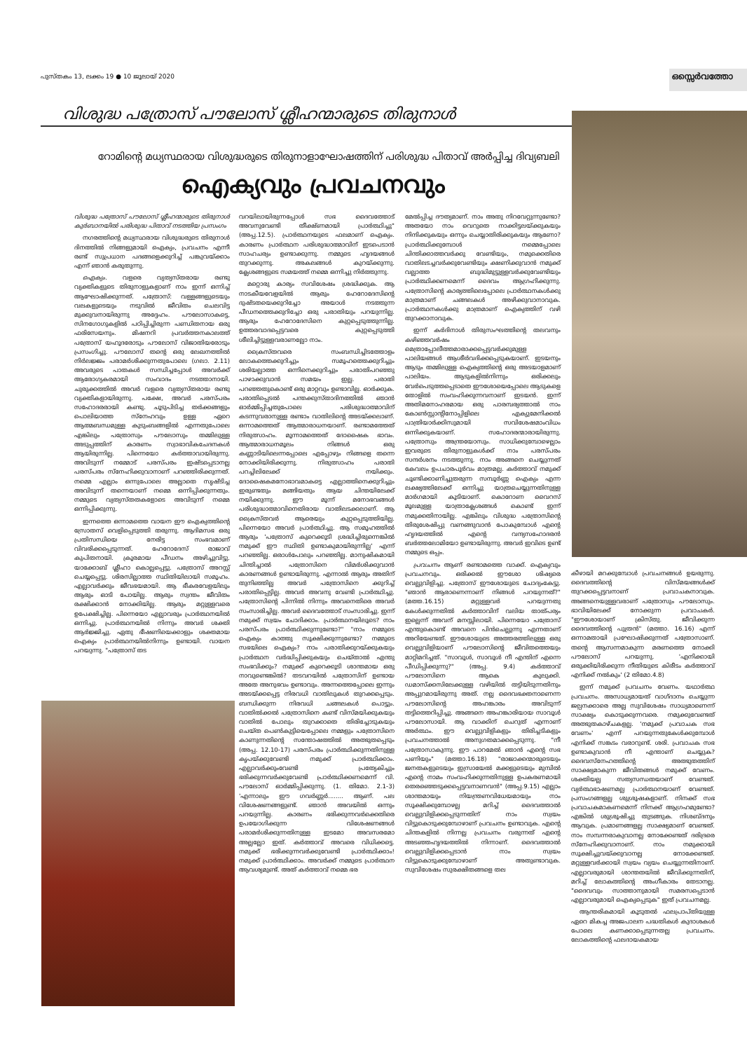പുസ്തകം 13, ലക്കം 19 ● 10 ജൂലായ് 2020
ഒസ്സെർവത്തോ
വിശുദ്ധ പത്രോസ് പൗലോസ് ശ്ലീഹന്മാരുടെ തിരുനാൾ
റോമിന്റെ മധ്യസ്ഥരായ വിശുദ്ധരുടെ തിരുനാളാഘോഷത്തിന് പരിശുദ്ധ പിതാവ് അർപ്പിച്ച ദിവ്യബലി
ഐക്യവും പ്രവചനവും
വിശുദ്ധ പത്രോസ് പൗലോസ് ശ്ലീഹന്മാരുടെ തിരുനാൾ കുർബാനയിൽ പരിശുദ്ധ പിതാവ് നടത്തിയ പ്രസംഗം
നഗരത്തിന്റെ മധ്യസ്ഥരായ വിശുദ്ധരുടെ തിരുനാൾ ദിനത്തിൽ നിങ്ങളുമായി ഐക്യം, പ്രവചനം എന്നീ രണ്ട് സുപ്രധാന പദങ്ങളെക്കുറിച്ച് പങ്കുവയ്ക്കാം എന്ന് ഞാൻ കരുതുന്നു.
ഐക്യം. വളരെ വ്യത്യസ്തരായ രണ്ടു വ്യക്തികളുടെ തിരുനാളുകളാണ് നാം ഇന്ന് ഒന്നിച്ച് ആഘോഷിക്കുന്നത്. പത്രോസ്: വള്ളങ്ങളുടെയും വലകളുടെയും നടുവിൽ ജീവിതം ചെലവിട്ട മുക്കുവനായിരുന്നു അദ്ദേഹം. പൗലോസാകട്ടെ, സിനഗോഗുകളിൽ പഠിപ്പിച്ചിരുന്ന പണ്ഡിതനായ ഒരു ഫരിസേയനും. മിഷനറി പ്രവർത്തനകാലത്ത് പത്രോസ് യഹൂദരോടും പൗലോസ് വിജാതിയരോടും പ്രസംഗിച്ചു. പൗലോസ് തന്റെ ഒരു ലേഖനത്തിൽ നിർലജ്ജം പരാമർശിക്കുന്നതുപോലെ (ഗലാ. 2.11) അവരുടെ പാതകൾ സന്ധിച്ചപ്പോൾ അവർക്ക് ആരോഗ്യകരമായി സംവാദം നടത്താനായി. ചുരുക്കത്തിൽ അവർ വളരെ വ്യത്യസ്തരായ രണ്ടു വ്യക്തികളായിരുന്നു. പക്ഷേ, അവർ പരസ്പരം സഹോദരരായി കണ്ടു. ചൂടുപിടിച്ച തർക്കങ്ങളും പൊലിയാത്ത സ്നേഹവും ഉള്ള ഏറെ ആത്മബന്ധമുള്ള കുടുംബങ്ങളിൽ എന്നതുപോലെ എങ്കിലും പത്രോസും പൗലോസും തമ്മിലുള്ള അടുപ്പത്തിന് കാരണം സ്വാഭാവികചേദനകൾ ആയിരുന്നില്ല. പിന്നെയോ കർത്താവായിരുന്നു. അവിടുന്ന് നമ്മോട് പരസ്പരം ഇഷ്ടപ്പെടാനല്ല പരസ്പരം സ്നേഹിക്കുവാനാണ് പറഞ്ഞിരിക്കുന്നത്. നമ്മെ എല്ലാം ഒന്നുപോലെ അല്ലാതെ സൃഷ്ടിച്ച അവിടുന്ന് തന്നെയാണ് നമ്മെ ഒന്നിപ്പിക്കുന്നതും. നമ്മുടെ വ്യത്യസ്തതകളോടെ അവിടുന്ന് നമ്മെ ഒന്നിപ്പിക്കുന്നു.
ഇന്നത്തെ ഒന്നാമത്തെ വായന ഈ ഐക്യത്തിന്റെ സ്രോതസ് വെളിപ്പെടുത്തി തരുന്നു. ആദിമസഭ ഒരു പ്രതിസന്ധിയെ നേരിട്ട സംഭവമാണ് വിവരിക്കപ്പെടുന്നത്. ഹേറോദേസ് രാജാവ് കുപിതനായി. ക്രൂരമായ പീഡനം അഴിച്ചുവിട്ടു. യാക്കോബ് ശ്ലീഹാ കൊല്ലപ്പെട്ടു. പത്രോസ് അറസ്റ്റ് ചെയ്യപ്പെട്ടു. ശിരസില്ലാത്ത സ്ഥിതിയിലായി സമൂഹം. എല്ലാവർക്കും ജീവഭയമായി. ആ ഭീകരവേളയിലും ആരും ഓടി പോയില്ല. ആരും സ്വന്തം ജീവിതം രക്ഷിക്കാൻ നോക്കിയില്ല. ആരും മറ്റുള്ളവരെ ഉപേക്ഷിച്ചില്ല. പിന്നെയോ എല്ലാവരും പ്രാർത്ഥനയിൽ ഒന്നിച്ചു. പ്രാർത്ഥനയിൽ നിന്നും അവർ ശക്തി ആർജ്ജിച്ചു. ഏതു ഭീഷണിയെക്കാളും ശക്തമായ ഐക്യം പ്രാർത്ഥനയിൽനിന്നും ഉണ്ടായി. വായന പറയുന്നു. "പത്രോസ് തട
വറയിലായിരുന്നപ്പോൾ സഭ ദൈവത്തോട് അവനുവേണ്ടി തീക്ഷ്ണമായി പ്രാർത്ഥിച്ചു" (അപ്പ.12.5). പ്രാർത്ഥനയുടെ ഫലമാണ് ഐക്യം. കാരണം പ്രാർത്ഥന പരിശുദ്ധാത്മാവിന് ഇടപെടാൻ സാഹചര്യം ഉണ്ടാക്കുന്നു. നമ്മുടെ ഹൃദയങ്ങൾ തുറക്കുന്നു. അകലങ്ങൾ കുറയ്ക്കുന്നു. ക്ലേശങ്ങളുടെ സമയത്ത് നമ്മെ ഒന്നിച്ചു നിർത്തുന്നു.
മറ്റൊരു കാര്യം സവിശേഷം ശ്രദ്ധിക്കുക. ആ നാടകീയവേളയിൽ ആരും ഹേറോദേസിന്റെ ദുഷ്ടതയെക്കുറിച്ചോ അയാൾ നടത്തുന്ന പീഡനത്തെക്കുറിച്ചോ ഒരു പരാതിയും പറയുന്നില്ല. ആരും ഹേറോദേസിനെ കുറ്റപ്പെടുത്തുന്നില്ല. ഉത്തരവാദപ്പെട്ടവരെ കുറ്റപ്പെടുത്തി ശീലിച്ചിട്ടുള്ളവരാണല്ലോ നാം.
ക്രൈസ്തവരെ സംബന്ധിച്ചിടത്തോളം ലോകത്തെക്കുറിച്ചും സമൂഹത്തെക്കുറിച്ചും ശരിയല്ലാത്ത ഒന്നിനെക്കുറിച്ചും പരാതിപറഞ്ഞു പാഴാക്കുവാൻ സമയം ഇല്ല. പരാതി പറഞ്ഞതുകൊണ്ട് ഒരു മാറ്റവും ഉണ്ടാവില്ല. ഓർക്കുക. പരാതിപ്പെടൽ പന്തക്കുസ്താദിനത്തിൽ ഞാൻ ഓർമ്മിപ്പിച്ചതുപോലെ പരിശുദ്ധാത്മാവിന് കടന്നുവരാനുള്ള രണ്ടാം വാതിലിന്റെ അടയ്ക്കലാണ്. ഒന്നാമത്തെത് ആത്മാരാധനയാണ്. രണ്ടാമത്തേത് നിരുത്സാഹം. മൂന്നാമത്തെത് ദോഷൈക ഭാവം. ആത്മാരാധനമൂലം നിങ്ങൾ ഒരു കണ്ണാടിയിലെന്നപ്പോലെ എപ്പോഴും നിങ്ങളെ തന്നെ നോക്കിയിരിക്കുന്നു. നിരുത്സാഹം പരാതി പറച്ചിലിലേക്ക് നയിക്കും. ദോഷൈകമനോഭാവമാകട്ടെ എല്ലാത്തിനെക്കുറിച്ചും ഇരുണ്ടതും മങ്ങിയതും ആയ ചിന്തയിലേക്ക് നയിക്കുന്നു. ഈ മൂന്ന് മനോഭവങ്ങൾ പരിശുദ്ധാത്മാവിനെതിരായ വാതിലടക്കലാണ്. ആ ക്രൈസ്തവർ ആരെയും കുറ്റപ്പെടുത്തിയില്ല. പിന്നെയോ അവർ പ്രാർത്ഥിച്ചു. ആ സമൂഹത്തിൽ ആരും 'പത്രോസ് കുറെക്കൂടി ശ്രദ്ധിച്ചിരുന്നെങ്കിൽ നമുക്ക് ഈ സ്ഥിതി ഉണ്ടാകുമായിരുന്നില്ല' എന്ന് പറഞ്ഞില്ല. ഒരാൾപോലും പറഞ്ഞില്ല. മാനുഷികമായി ചിന്തിച്ചാൽ പത്രോസിനെ വിമർശിക്കുവാൻ കാരണങ്ങൾ ഉണ്ടായിരുന്നു. എന്നാൽ ആരും അതിന് തുനിഞ്ഞില്ല അവർ പത്രോസിനെ ക്കുറിച്ച് പരാതിപ്പെട്ടില്ല. അവർ അവനു വേണ്ടി പ്രാർത്ഥിച്ചു. പത്രോസിന്റെ പിന്നിൽ നിന്നും അവനെതിരെ അവർ സംസാരിച്ചില്ല. അവർ ദൈവത്തോട് സംസാരിച്ചു. ഇന്ന് നമുക്ക് സ്വയം ചോദിക്കാം. പ്രാർത്ഥനയിലൂടെ? നാം പരസ്പരം പ്രാർത്ഥിക്കുന്നുണ്ടോ?" "നാം നമ്മുടെ ഐക്യം കാത്തു സൂക്ഷിക്കുന്നുണ്ടോ? നമ്മുടെ സഭയിലെ ഐക്യം? നാം പരാതിക്കുറയ്ക്കുകയും പ്രാർത്ഥന വർദ്ധിപ്പിക്കുകയും ചെയ്താൽ എന്തു സംഭവിക്കും? നമുക്ക് കുറെക്കൂടി ശാന്തമായ ഒരു നാവുണ്ടെങ്കിൽ? തടവറയിൽ പത്രോസിന് ഉണ്ടായ അതേ അനുഭവം ഉണ്ടാവും. അന്നത്തെപ്പോലെ ഇന്നും അടയ്ക്കപ്പെട്ട നിരവധി വാതിലുകൾ തുറക്കപ്പെടും. ബന്ധിക്കുന്ന നിരവധി ചങ്ങലകൾ പൊട്ടും. വാതിൽക്കൽ പത്രോസിനെ കണ്ട് വിസ്മയിക്കുകയും വാതിൽ പോലും തുറക്കാതെ തിരിച്ചോടുകയും ചെയ്ത പെൺകുട്ടിയെപ്പോലെ നമ്മളും പത്രോസിനെ കാണുന്നതിന്റെ സന്തോഷത്തിൽ അത്ഭുതപ്പെടും (അപ്പ. 12.10-17) പരസ്പരം പ്രാർത്ഥിക്കുന്നതിനുള്ള കൃപയ്ക്കുവേണ്ടി നമുക്ക് പ്രാർത്ഥിക്കാം. എല്ലാവർക്കുംവേണ്ടി പ്രത്യേകിച്ചും ഭരിക്കുന്നവർക്കുവേണ്ടി പ്രാർത്ഥിക്കണമെന്ന് വി. പൗലോസ് ഓർമ്മിപ്പിക്കുന്നു. (1. തിമോ. 2.1-3) 'എന്നാലും ഈ ഗവർണ്ണർ........ ആണ്. പല വിശേഷണങ്ങളുണ്ട്. ഞാൻ അവയിൽ ഒന്നും പറയുന്നില്ല. കാരണം ഭരിക്കുന്നവർക്കെതിരെ ഉപയോഗിക്കുന്ന വിശേഷണങ്ങൾ പരാമർശിക്കുന്നതിനുള്ള ഇടമോ അവസരമോ അല്ലല്ലോ ഇത്. കർത്താവ് അവരെ വിധിക്കട്ടെ. നമുക്ക് ഭരിക്കുന്നവർക്കുവേണ്ടി പ്രാർത്ഥിക്കാം! നമുക്ക് പ്രാർത്ഥിക്കാം. അവർക്ക് നമ്മുടെ പ്രാർത്ഥന ആവശ്യമുണ്ട്. അത് കർത്താവ് നമ്മെ ഭര
മേൽപ്പിച്ച ദൗത്യമാണ്. നാം അതു നിറവേറ്റുന്നുണ്ടോ? അതയോ നാം വെറുതെ നാക്കിട്ടലയ്ക്കുകയും നിന്ദിക്കുകയും ഒന്നും ചെയ്യാതിരിക്കുകയും ആണോ? പ്രാർത്ഥിക്കുമ്പോൾ നമ്മെപ്പോലെ ചിന്തിക്കാത്തവർക്കു വേണ്ടിയും, നമുക്കെതിരെ വാതിലടച്ചവർക്കുവേണ്ടിയും ക്ഷണിക്കുവാൻ നമുക്ക് വല്ലാത്ത ബുദ്ധിമുട്ടുള്ളവർക്കുവേണ്ടിയും പ്രാർത്ഥിക്കണമെന്ന് ദൈവം ആഗ്രഹിക്കുന്നു. പത്രോസിന്റെ കാര്യത്തിലെപ്പോലെ പ്രാർത്ഥനകൾക്കു മാത്രമാണ് ചങ്ങലകൾ അഴിക്കുവാനാവുക. പ്രാർത്ഥനകൾക്കു മാത്രമാണ് ഐക്യത്തിന് വഴി തുറക്കാനാവുക.
ഇന്ന് കർദിനാൾ തിരുസംഘത്തിന്റെ തലവനും കഴിഞ്ഞവർഷം മെത്രാപ്പോലീത്തമാരാക്കപ്പെട്ടവർക്കുമുള്ള പാലിയങ്ങൾ ആശീർവദിക്കപ്പെടുകയാണ്. ഇടയനും ആടും തമ്മിലുള്ള ഐക്യത്തിന്റെ ഒരു അടയാളമാണ് പാലിയം. ആടുകളിൽനിന്നും ഒരിക്കലും വേർപെടുത്തപ്പെടാതെ ഈശോയെപ്പോലെ ആടുകളെ തോളിൽ സംവഹിക്കുന്നവനാണ് ഇടയൻ. ഇന്ന് അതിമനോഹരമായ ഒരു പാരമ്പര്യത്താൽ നാം കോൺസ്റ്റാന്റിനോപ്പിളിലെ എക്യുമേനിക്കൽ പാത്രിയാർക്കിസുമായി സവിശേഷമാംവിധം ഒന്നിക്കുകയാണ്. സഹോദരന്മാരായിരുന്നു. പത്രോസും അന്ത്രയോസും. സാധിക്കുമ്പോഴെല്ലാം ഇവരുടെ തിരുനാളുകൾക്ക് നാം പരസ്പരം സന്ദർശനം നടത്തുന്നു. നാം അങ്ങനെ ചെയ്യുന്നത് കേവലം ഉപചാരപൂർവം മാത്രമല്ല. കർത്താവ് നമുക്ക് ചൂണ്ടിക്കാണിച്ചുതരുന്ന സമ്പൂർണ്ണ ഐക്യം എന്ന ലക്ഷ്യത്തിലേക്ക് ഒന്നിച്ചു യാത്രചെയ്യുന്നതിനുള്ള മാർഗമായി കൂടിയാണ്. കൊറോണ വൈറസ് മൂലമുള്ള യാത്രാക്ലേശങ്ങൾ കൊണ്ട് ഇന്ന് നമുക്കതിനായില്ല. എങ്കിലും വിശുദ്ധ പത്രോസിന്റെ തിരുശേഷിപ്പു വണങ്ങുവാൻ പോകുമ്പോൾ എന്റെ ഹൃദയത്തിൽ എന്റെ വന്ദ്യസഹോദരൻ ബർത്തലോമിയോ ഉണ്ടായിരുന്നു. അവർ ഇവിടെ ഉണ്ട് നമ്മുടെ ഒപ്പം.
പ്രവചനം ആണ് രണ്ടാമത്തെ വാക്ക്. ഐക്യവും പ്രവചനവും. ഒരിക്കൽ ഈശോ ശിഷ്യരെ വെല്ലുവിളിച്ചു. പത്രോസ് ഈശോയുടെ ചോദ്യംകേട്ടു. "ഞാൻ ആരാണെന്നാണ് നിങ്ങൾ പറയുന്നത്?" (മത്ത.16.15) മറ്റുള്ളവർ പറയുന്നതു കേൾക്കുന്നതിൽ കർത്താവിന് വലിയ താത്പര്യം ഇല്ലെന്ന് അവന് മനസ്സിലായി. പിന്നെയോ പത്രോസ് എന്തുകൊണ്ട് അവനെ പിൻചെല്ലുന്നു എന്നതാണ് അറിയേണ്ടത്. ഈശോയുടെ അത്തരത്തിലുള്ള ഒരു വെല്ലുവിളിയാണ് പൗലോസിന്റെ ജീവിതത്തെയും മാറ്റിമറിച്ചത്. "സാവൂൾ, സാവൂൾ നീ എന്തിന് എന്നെ പീഡിപ്പിക്കുന്നു?" (അപ്പ. 9.4) കർത്താവ് പൗലോസിനെ ആകെ കുലുക്കി. ഡമാസ്ക്കസിലേക്കുള്ള വഴിയിൽ തട്ടിയിടുന്നതിനും അപ്പുറമായിരുന്നു അത്. നല്ല ദൈവഭക്തനാണെന്ന പൗലോസിന്റെ അഹങ്കാരം അവിടുന്ന് തട്ടിത്തെറിപ്പിച്ചു. അങ്ങനെ അഹങ്കാരിയായ സാവൂൾ പൗലോസായി. ആ വാക്കിന് ചെറുത് എന്നാണ് അർത്ഥം. ഈ വെല്ലുവിളികളും തിരിച്ചടികളും പ്രവചനത്താൽ അനുഗതമാക്കപ്പെടുന്നു. "നീ പത്രോസാകുന്നു. ഈ പാറമേൽ ഞാൻ എന്റെ സഭ പണിയും" (മത്താ.16.18) "രാജാക്കന്മാരുടെയും ജനതകളുടെയും ഇസ്രായേൽ മക്കളുടെയും മുമ്പിൽ എന്റെ നാമം സംവഹിക്കുന്നതിനുള്ള ഉപകരണമായി തെരഞ്ഞെടുക്കപ്പെട്ടവനാണവൻ" (അപ്പ.9.15) എല്ലാം ശാന്തമായും നിയന്ത്രണവിധേയമായും നാം സൂക്ഷിക്കുമ്പോഴല്ല മറിച്ച് ദൈവത്താൽ വെല്ലുവിളിക്കപ്പെടുന്നതിന് നാം സ്വയം വിട്ടുകൊടുക്കുമ്പോഴാണ് പ്രവചനം ഉണ്ടാവുക. എന്റെ ചിന്തകളിൽ നിന്നല്ല പ്രവചനം വരുന്നത് എന്റെ അടഞ്ഞഹൃദയത്തിൽ നിന്നാണ്. ദൈവത്താൽ വെല്ലുവിളിക്കപ്പെടാൻ നാം സ്വയം വിട്ടുകൊടുക്കുമ്പോഴാണ് അതുണ്ടാവുക. സുവിശേഷം സുരക്ഷിതങ്ങളെ തല
കീഴായി മറക്കുമ്പോൾ പ്രവചനങ്ങൾ ഉയരുന്നു. ദൈവത്തിന്റെ വിസ്മയങ്ങൾക്ക് തുറക്കപ്പെട്ടവനാണ് പ്രവാചകനാവുക. അങ്ങനെയുള്ളവരാണ് പത്രോസും പൗലോസും. ഭാവിയിലേക്ക് നോക്കുന്ന പ്രവാചകർ. "ഈശോയാണ് ക്രിസ്തു. ജീവിക്കുന്ന ദൈവത്തിന്റെ പുത്രൻ" (മത്താ. 16.16) എന്ന് ഒന്നാമതായി പ്രഘോഷിക്കുന്നത് പത്രോസാണ്. തന്റെ ആസന്നമാകുന്ന മരണത്തെ നോക്കി പൗലോസ് പറയുന്നു. 'എനിക്കായി ഒരുക്കിയിരിക്കുന്ന നീതിയുടെ കിരീടം കർത്താവ് എനിക്ക് നൽകും' (2 തിമോ.4.8)
ഇന്ന് നമുക്ക് പ്രവചനം വേണം. യഥാർത്ഥ പ്രവചനം. അസാധ്യമായത് വാഗ്ദാനം ചെയ്യുന്ന ജല്പനക്കാരെ അല്ല സുവിശേഷം സാധ്യമാണെന്ന് സാക്ഷ്യം കൊടുക്കുന്നവരെ. നമുക്കുവേണ്ടത് അത്ഭുതകാഴ്ചകളല്ല. 'നമുക്ക് പ്രവാചക സഭ വേണം' എന്ന് പറയുന്നതുകേൾക്കുമ്പോൾ എനിക്ക് സങ്കടം വരാറുണ്ട്. ശരി. പ്രവാചക സഭ ഉണ്ടാകുവാൻ നീ എന്താണ് ചെയ്യുക? ദൈവസ്നേഹത്തിന്റെ അത്ഭുതത്തിന് സാക്ഷ്യമാകുന്ന ജീവിതങ്ങൾ നമുക്ക് വേണം. ശക്തിയല്ല സത്യസന്ധതയാണ് വേണ്ടത്. വ്യർത്ഥഭാഷണമല്ല പ്രാർത്ഥനയാണ് വേണ്ടത്. പ്രസംഗങ്ങളല്ല ശുശ്രൂഷകളാണ്. നിനക്ക് സഭ പ്രവാചകമാകണമെന്ന് നിനക്ക് ആഗ്രഹമുണ്ടോ? എങ്കിൽ ശുശ്രൂഷിച്ചു തുടങ്ങുക. നിശബ്ദനും ആവുക. പ്രമാണങ്ങളല്ല സാക്ഷ്യമാണ് വേണ്ടത്. നാം സമ്പന്നരാകുവാനല്ല നോക്കേണ്ടത് ദരിദ്രരെ സ്നേഹിക്കുവാനാണ്. നാം നമുക്കായി സൂക്ഷിച്ചുവയ്ക്കുവാനല്ല നോക്കേണ്ടത്. മറ്റുള്ളവർക്കായി സ്വയം വ്യയം ചെയ്യുന്നതിനാണ്. എല്ലാവരുമായി ശാന്തതയിൽ ജീവിക്കുന്നതിന്, മറിച്ച് ലോകത്തിന്റെ അംഗീകാരം തേടാനല്ല. "ദൈവവും സാത്താനുമായി സമരസപ്പെടാൻ എല്ലാവരുമായി ഐക്യപ്പെടുക" ഇത് പ്രവചനമല്ല.
ആന്തരികമായി കൂടുതൽ ഫലപ്രാപ്തിയുള്ള ഏറെ മികച്ച അജപാലന പദ്ധതികൾ കുദാശകൾ പോലെ കണക്കാപ്പെടുന്നതല്ല പ്രവചനം. ലോകത്തിന്റെ ഫലദായകമായ